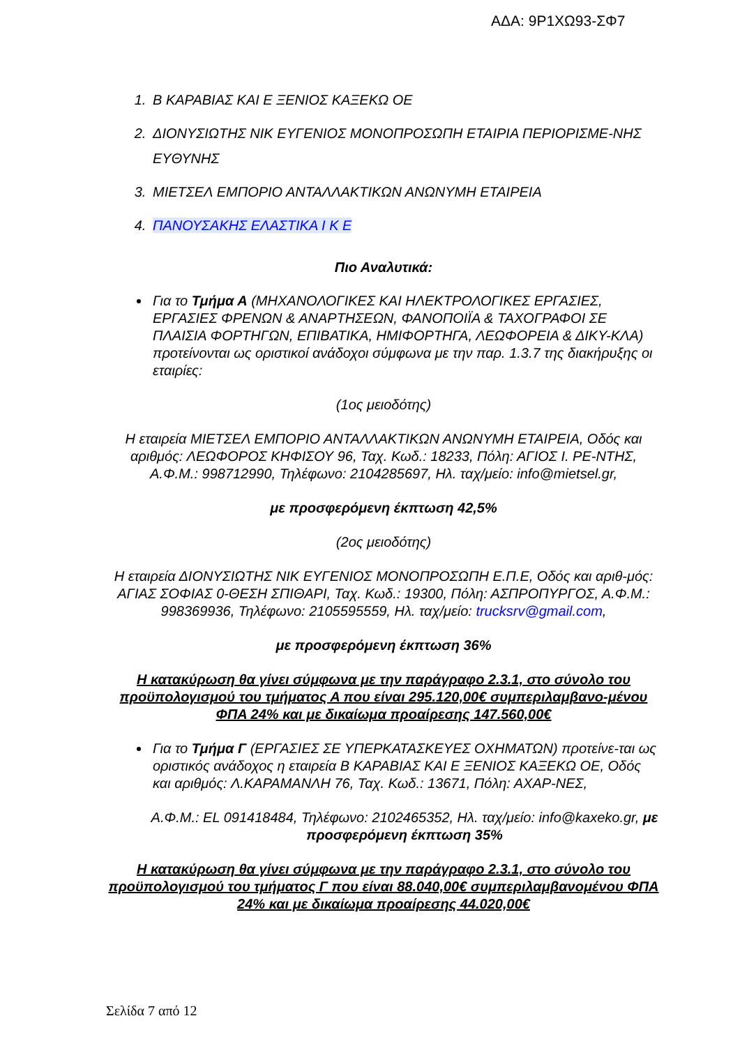ΑΔΑ: 9Ρ1ΧΩ93-ΣΦ7
1. Β ΚΑΡΑΒΙΑΣ ΚΑΙ Ε ΞΕΝΙΟΣ ΚΑΞΕΚΩ ΟΕ
2. ΔΙΟΝΥΣΙΩΤΗΣ ΝΙΚ ΕΥΓΕΝΙΟΣ ΜΟΝΟΠΡΟΣΩΠΗ ΕΤΑΙΡΙΑ ΠΕΡΙΟΡΙΣΜΕ-ΝΗΣ ΕΥΘΥΝΗΣ
3. ΜΙΕΤΣΕΛ ΕΜΠΟΡΙΟ ΑΝΤΑΛΛΑΚΤΙΚΩΝ ΑΝΩΝΥΜΗ ΕΤΑΙΡΕΙΑ
4. ΠΑΝΟΥΣΑΚΗΣ ΕΛΑΣΤΙΚΑ Ι Κ Ε
Πιο Αναλυτικά:
Για το Τμήμα Α (ΜΗΧΑΝΟΛΟΓΙΚΕΣ ΚΑΙ ΗΛΕΚΤΡΟΛΟΓΙΚΕΣ ΕΡΓΑΣΙΕΣ, ΕΡΓΑΣΙΕΣ ΦΡΕΝΩΝ & ΑΝΑΡΤΗΣΕΩΝ, ΦΑΝΟΠΟΙΪΑ & ΤΑΧΟΓΡΑΦΟΙ ΣΕ ΠΛΑΙΣΙΑ ΦΟΡΤΗΓΩΝ, ΕΠΙΒΑΤΙΚΑ, ΗΜΙΦΟΡΤΗΓΑ, ΛΕΩΦΟΡΕΙΑ & ΔΙΚΥ-ΚΛΑ) προτείνονται ως οριστικοί ανάδοχοι σύμφωνα με την παρ. 1.3.7 της διακήρυξης οι εταιρίες:
(1ος μειοδότης)
Η εταιρεία ΜΙΕΤΣΕΛ ΕΜΠΟΡΙΟ ΑΝΤΑΛΛΑΚΤΙΚΩΝ ΑΝΩΝΥΜΗ ΕΤΑΙΡΕΙΑ, Οδός και αριθμός: ΛΕΩΦΟΡΟΣ ΚΗΦΙΣΟΥ 96, Ταχ. Κωδ.: 18233, Πόλη: ΑΓΙΟΣ Ι. ΡΕ-ΝΤΗΣ, Α.Φ.Μ.: 998712990, Τηλέφωνο: 2104285697, Ηλ. ταχ/μείο: info@mietsel.gr,
με προσφερόμενη έκπτωση 42,5%
(2ος μειοδότης)
Η εταιρεία ΔΙΟΝΥΣΙΩΤΗΣ ΝΙΚ ΕΥΓΕΝΙΟΣ ΜΟΝΟΠΡΟΣΩΠΗ Ε.Π.Ε, Οδός και αριθ-μός: ΑΓΙΑΣ ΣΟΦΙΑΣ 0-ΘΕΣΗ ΣΠΙΘΑΡΙ, Ταχ. Κωδ.: 19300, Πόλη: ΑΣΠΡΟΠΥΡΓΟΣ, Α.Φ.Μ.: 998369936, Τηλέφωνο: 2105595559, Ηλ. ταχ/μείο: trucksrv@gmail.com,
με προσφερόμενη έκπτωση 36%
Η κατακύρωση θα γίνει σύμφωνα με την παράγραφο 2.3.1, στο σύνολο του προϋπολογισμού του τμήματος Α που είναι 295.120,00€ συμπεριλαμβανο-μένου ΦΠΑ 24% και με δικαίωμα προαίρεσης 147.560,00€
Για το Τμήμα Γ (ΕΡΓΑΣΙΕΣ ΣΕ ΥΠΕΡΚΑΤΑΣΚΕΥΕΣ ΟΧΗΜΑΤΩΝ) προτείνε-ται ως οριστικός ανάδοχος η εταιρεία Β ΚΑΡΑΒΙΑΣ ΚΑΙ Ε ΞΕΝΙΟΣ ΚΑΞΕΚΩ ΟΕ, Οδός και αριθμός: Λ.ΚΑΡΑΜΑΝΛΗ 76, Ταχ. Κωδ.: 13671, Πόλη: ΑΧΑΡ-ΝΕΣ,
Α.Φ.Μ.: EL 091418484, Τηλέφωνο: 2102465352, Ηλ. ταχ/μείο: info@kaxeko.gr, με προσφερόμενη έκπτωση 35%
Η κατακύρωση θα γίνει σύμφωνα με την παράγραφο 2.3.1, στο σύνολο του προϋπολογισμού του τμήματος Γ που είναι 88.040,00€ συμπεριλαμβανομένου ΦΠΑ 24% και με δικαίωμα προαίρεσης 44.020,00€
Σελίδα 7 από 12